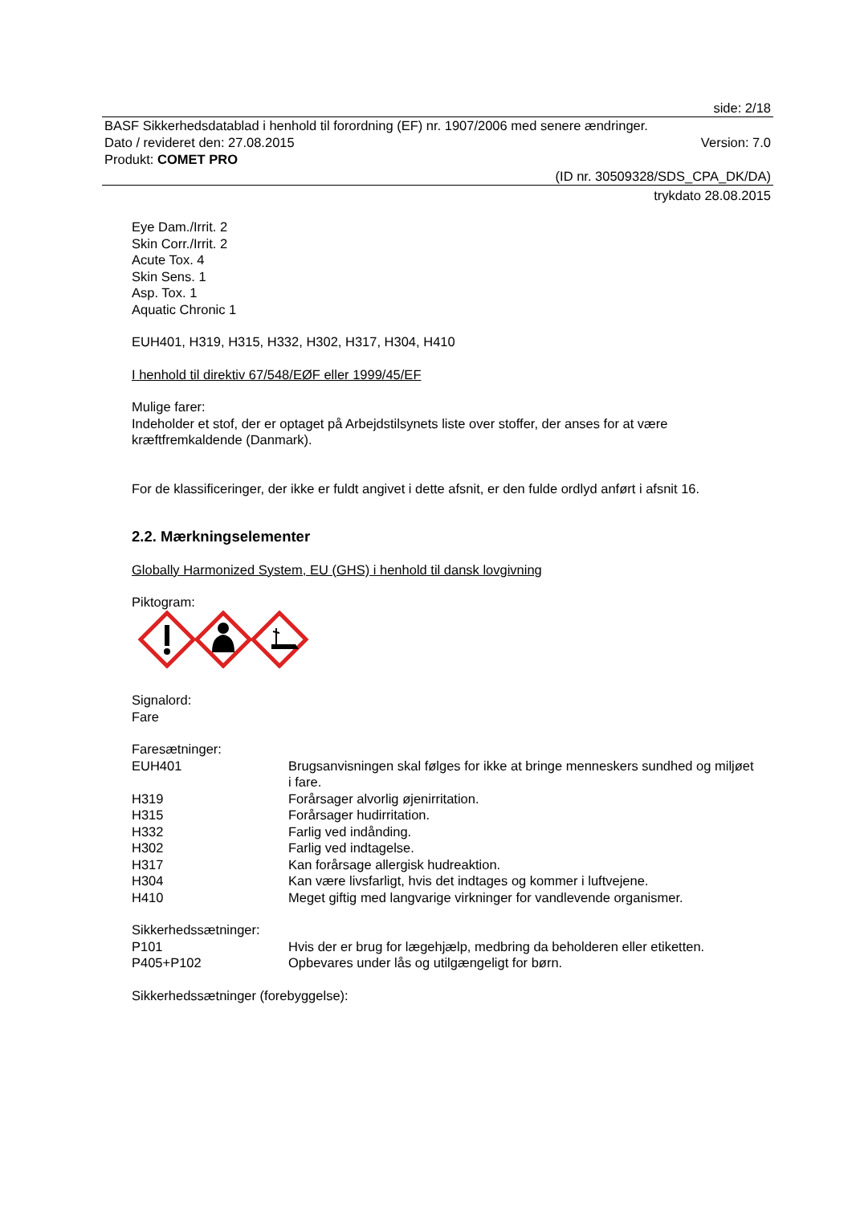side: 2/18
BASF Sikkerhedsdatablad i henhold til forordning (EF) nr. 1907/2006 med senere ændringer.
Dato / revideret den: 27.08.2015 Version: 7.0
Produkt: COMET PRO
(ID nr. 30509328/SDS_CPA_DK/DA)
trykdato 28.08.2015
Eye Dam./Irrit. 2
Skin Corr./Irrit. 2
Acute Tox. 4
Skin Sens. 1
Asp. Tox. 1
Aquatic Chronic 1
EUH401, H319, H315, H332, H302, H317, H304, H410
I henhold til direktiv 67/548/EØF eller 1999/45/EF
Mulige farer:
Indeholder et stof, der er optaget på Arbejdstilsynets liste over stoffer, der anses for at være kræftfremkaldende (Danmark).
For de klassificeringer, der ikke er fuldt angivet i dette afsnit, er den fulde ordlyd anført i afsnit 16.
2.2. Mærkningselementer
Globally Harmonized System, EU (GHS) i henhold til dansk lovgivning
Piktogram:
Signalord:
Fare
Faresætninger:
| EUH401 | Brugsanvisningen skal følges for ikke at bringe menneskers sundhed og miljøet i fare. |
| H319 | Forårsager alvorlig øjenirritation. |
| H315 | Forårsager hudirritation. |
| H332 | Farlig ved indånding. |
| H302 | Farlig ved indtagelse. |
| H317 | Kan forårsage allergisk hudreaktion. |
| H304 | Kan være livsfarligt, hvis det indtages og kommer i luftvejene. |
| H410 | Meget giftig med langvarige virkninger for vandlevende organismer. |
Sikkerhedssætninger:
| P101 | Hvis der er brug for lægehjælp, medbring da beholderen eller etiketten. |
| P405+P102 | Opbevares under lås og utilgængeligt for børn. |
Sikkerhedssætninger (forebyggelse):